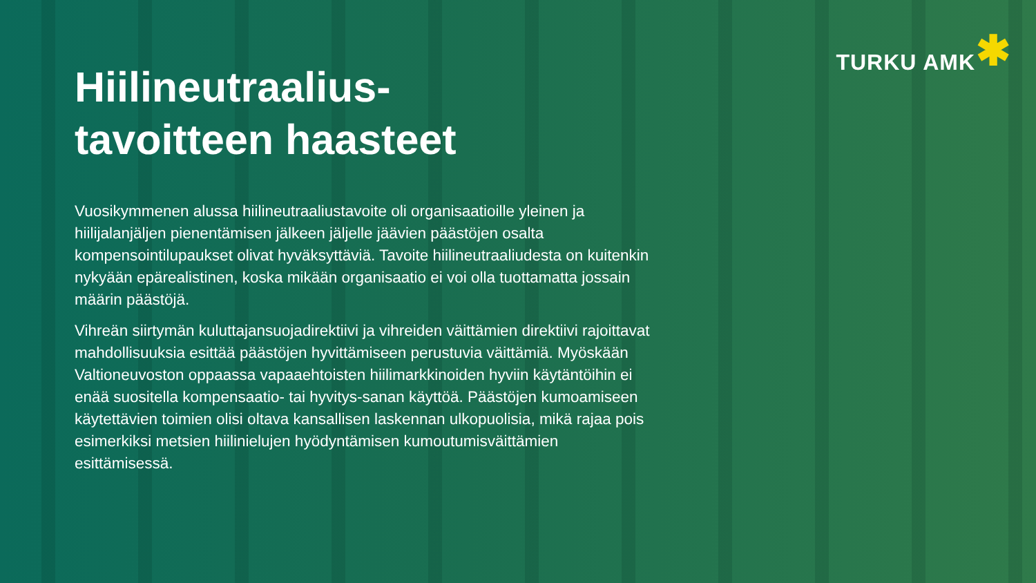TURKU AMK ✱
Hiilineutraalius-
tavoitteen haasteet
Vuosikymmenen alussa hiilineutraaliustavoite oli organisaatioille yleinen ja hiilijalanjäljen pienentämisen jälkeen jäljelle jäävien päästöjen osalta kompensointilupaukset olivat hyväksyttäviä. Tavoite hiilineutraaliudesta on kuitenkin nykyään epärealistinen, koska mikään organisaatio ei voi olla tuottamatta jossain määrin päästöjä.
Vihreän siirtymän kuluttajansuojadirektiivi ja vihreiden väittämien direktiivi rajoittavat mahdollisuuksia esittää päästöjen hyvittämiseen perustuvia väittämiä. Myöskään Valtioneuvoston oppaassa vapaaehtoisten hiilimarkkinoiden hyviin käytäntöihin ei enää suositella kompensaatio- tai hyvitys-sanan käyttöä. Päästöjen kumoamiseen käytettävien toimien olisi oltava kansallisen laskennan ulkopuolisia, mikä rajaa pois esimerkiksi metsien hiilinielujen hyödyntämisen kumoutumisväittämien esittämisessä.